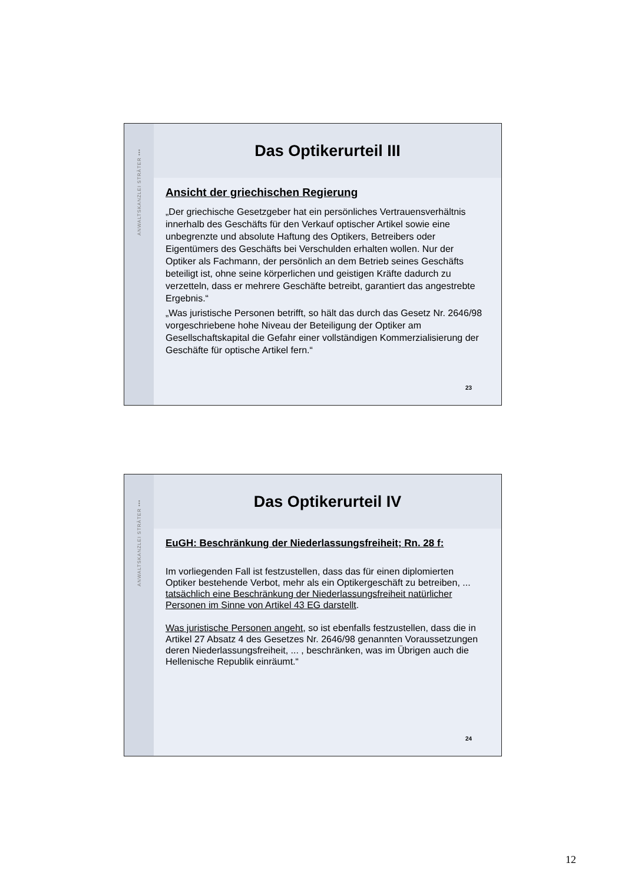ANWALTSKANZLEI STRÄTER •••
Das Optikerurteil III
Ansicht der griechischen Regierung
„Der griechische Gesetzgeber hat ein persönliches Vertrauensverhältnis innerhalb des Geschäfts für den Verkauf optischer Artikel sowie eine unbegrenzte und absolute Haftung des Optikers, Betreibers oder Eigentümers des Geschäfts bei Verschulden erhalten wollen. Nur der Optiker als Fachmann, der persönlich an dem Betrieb seines Geschäfts beteiligt ist, ohne seine körperlichen und geistigen Kräfte dadurch zu verzetteln, dass er mehrere Geschäfte betreibt, garantiert das angestrebte Ergebnis.“
„Was juristische Personen betrifft, so hält das durch das Gesetz Nr. 2646/98 vorgeschriebene hohe Niveau der Beteiligung der Optiker am Gesellschaftskapital die Gefahr einer vollständigen Kommerzialisierung der Geschäfte für optische Artikel fern.“
23
ANWALTSKANZLEI STRÄTER •••
Das Optikerurteil IV
EuGH: Beschränkung der Niederlassungsfreiheit; Rn. 28 f:
Im vorliegenden Fall ist festzustellen, dass das für einen diplomierten Optiker bestehende Verbot, mehr als ein Optikergeschäft zu betreiben, ... tatsächlich eine Beschränkung der Niederlassungsfreiheit natürlicher Personen im Sinne von Artikel 43 EG darstellt.
Was juristische Personen angeht, so ist ebenfalls festzustellen, dass die in Artikel 27 Absatz 4 des Gesetzes Nr. 2646/98 genannten Voraussetzungen deren Niederlassungsfreiheit, ... , beschränken, was im Übrigen auch die Hellenische Republik einräumt.“
24
12